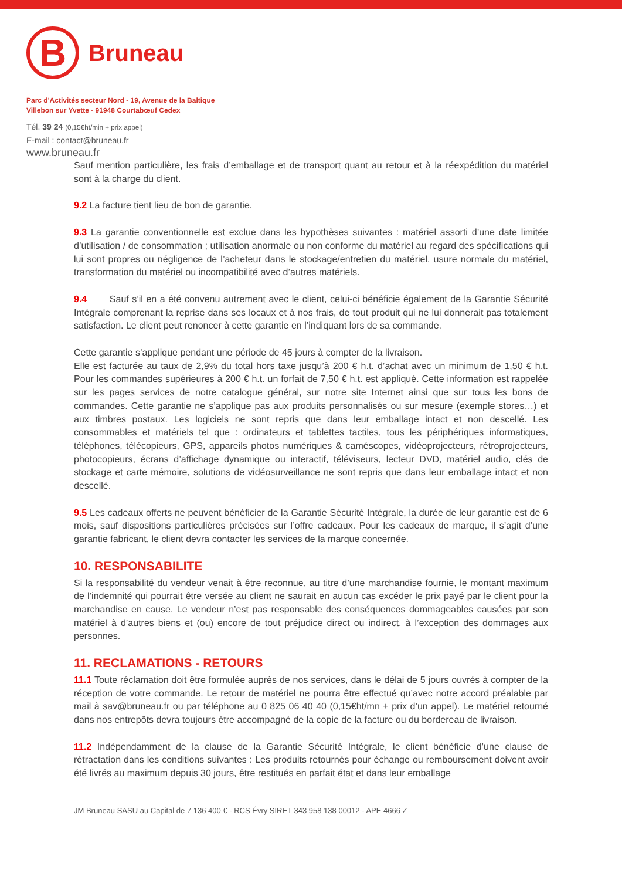B
Bruneau
Parc d'Activités secteur Nord - 19, Avenue de la Baltique
Villebon sur Yvette - 91948 Courtabœuf Cedex
Tél. 39 24 (0,15€ht/min + prix appel)
E-mail : contact@bruneau.fr
www.bruneau.fr
Sauf mention particulière, les frais d’emballage et de transport quant au retour et à la réexpédition du matériel sont à la charge du client.
9.2 La facture tient lieu de bon de garantie.
9.3 La garantie conventionnelle est exclue dans les hypothèses suivantes : matériel assorti d’une date limitée d’utilisation / de consommation ; utilisation anormale ou non conforme du matériel au regard des spécifications qui lui sont propres ou négligence de l’acheteur dans le stockage/entretien du matériel, usure normale du matériel, transformation du matériel ou incompatibilité avec d’autres matériels.
9.4 Sauf s’il en a été convenu autrement avec le client, celui-ci bénéficie également de la Garantie Sécurité Intégrale comprenant la reprise dans ses locaux et à nos frais, de tout produit qui ne lui donnerait pas totalement satisfaction. Le client peut renoncer à cette garantie en l’indiquant lors de sa commande.
Cette garantie s’applique pendant une période de 45 jours à compter de la livraison.
Elle est facturée au taux de 2,9% du total hors taxe jusqu’à 200 € h.t. d’achat avec un minimum de 1,50 € h.t. Pour les commandes supérieures à 200 € h.t. un forfait de 7,50 € h.t. est appliqué. Cette information est rappelée sur les pages services de notre catalogue général, sur notre site Internet ainsi que sur tous les bons de commandes. Cette garantie ne s’applique pas aux produits personnalisés ou sur mesure (exemple stores…) et aux timbres postaux. Les logiciels ne sont repris que dans leur emballage intact et non descellé. Les consommables et matériels tel que : ordinateurs et tablettes tactiles, tous les périphériques informatiques, téléphones, télécopieurs, GPS, appareils photos numériques & caméscopes, vidéoprojecteurs, rétroprojecteurs, photocopieurs, écrans d’affichage dynamique ou interactif, téléviseurs, lecteur DVD, matériel audio, clés de stockage et carte mémoire, solutions de vidéosurveillance ne sont repris que dans leur emballage intact et non descellé.
9.5 Les cadeaux offerts ne peuvent bénéficier de la Garantie Sécurité Intégrale, la durée de leur garantie est de 6 mois, sauf dispositions particulières précisées sur l’offre cadeaux. Pour les cadeaux de marque, il s’agit d’une garantie fabricant, le client devra contacter les services de la marque concernée.
10. RESPONSABILITE
Si la responsabilité du vendeur venait à être reconnue, au titre d’une marchandise fournie, le montant maximum de l’indemnité qui pourrait être versée au client ne saurait en aucun cas excéder le prix payé par le client pour la marchandise en cause. Le vendeur n’est pas responsable des conséquences dommageables causées par son matériel à d’autres biens et (ou) encore de tout préjudice direct ou indirect, à l’exception des dommages aux personnes.
11. RECLAMATIONS - RETOURS
11.1 Toute réclamation doit être formulée auprès de nos services, dans le délai de 5 jours ouvrés à compter de la réception de votre commande. Le retour de matériel ne pourra être effectué qu’avec notre accord préalable par mail à sav@bruneau.fr ou par téléphone au 0 825 06 40 40 (0,15€ht/mn + prix d’un appel). Le matériel retourné dans nos entrepôts devra toujours être accompagné de la copie de la facture ou du bordereau de livraison.
11.2 Indépendamment de la clause de la Garantie Sécurité Intégrale, le client bénéficie d’une clause de rétractation dans les conditions suivantes : Les produits retournés pour échange ou remboursement doivent avoir été livrés au maximum depuis 30 jours, être restitués en parfait état et dans leur emballage
JM Bruneau SASU au Capital de 7 136 400 € - RCS Évry SIRET 343 958 138 00012 - APE 4666 Z